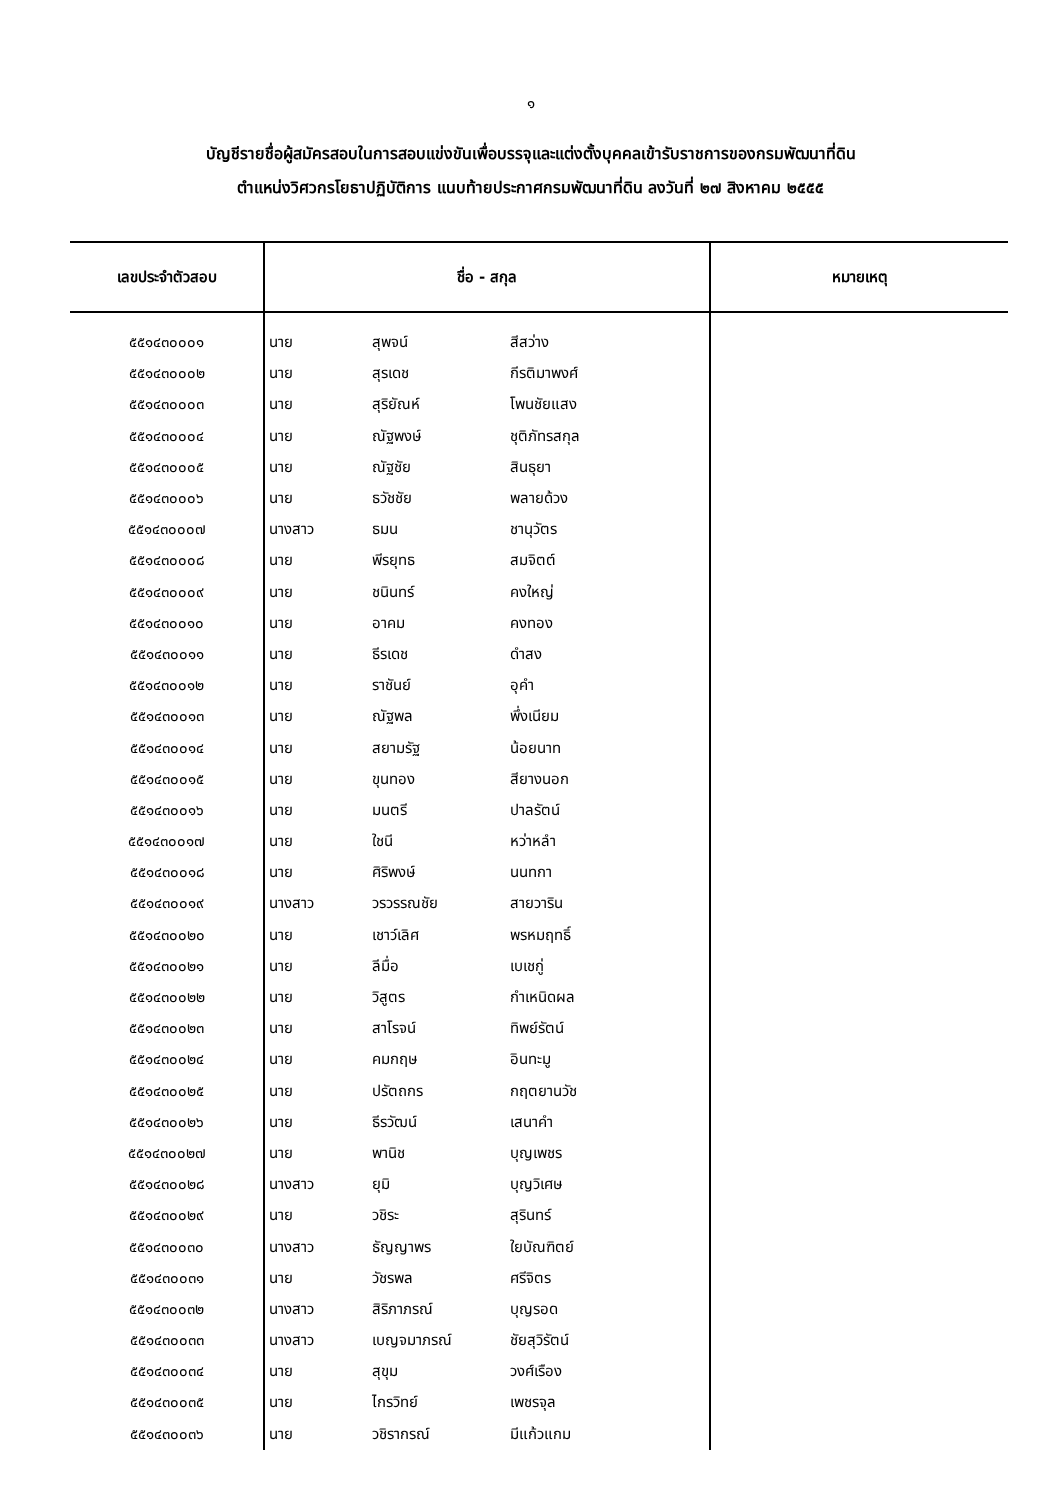๑
บัญชีรายชื่อผู้สมัครสอบในการสอบแข่งขันเพื่อบรรจุและแต่งตั้งบุคคลเข้ารับราชการของกรมพัฒนาที่ดิน
ตำแหน่งวิศวกรโยธาปฏิบัติการ แนบท้ายประกาศกรมพัฒนาที่ดิน ลงวันที่ ๒๗ สิงหาคม ๒๕๕๕
| เลขประจำตัวสอบ | ชื่อ - สกุล | | | หมายเหตุ |
| --- | --- | --- | --- | --- |
| ๕๕๑๔๓๐๐๐๑ | นาย | สุพจน์ | สีสว่าง | |
| ๕๕๑๔๓๐๐๐๒ | นาย | สุรเดช | กีรติมาพงศ์ | |
| ๕๕๑๔๓๐๐๐๓ | นาย | สุริยัณห์ | โพนชัยแสง | |
| ๕๕๑๔๓๐๐๐๔ | นาย | ณัฐพงษ์ | ชุติภัทรสกุล | |
| ๕๕๑๔๓๐๐๐๕ | นาย | ณัฐชัย | สินธุยา | |
| ๕๕๑๔๓๐๐๐๖ | นาย | ธวัชชัย | พลายด้วง | |
| ๕๕๑๔๓๐๐๐๗ | นางสาว | ธมน | ชานุวัตร | |
| ๕๕๑๔๓๐๐๐๘ | นาย | พีรยุทธ | สมจิตต์ | |
| ๕๕๑๔๓๐๐๐๙ | นาย | ชนินทร์ | คงใหญ่ | |
| ๕๕๑๔๓๐๐๑๐ | นาย | อาคม | คงทอง | |
| ๕๕๑๔๓๐๐๑๑ | นาย | ธีรเดช | ดำสง | |
| ๕๕๑๔๓๐๐๑๒ | นาย | ราชันย์ | อุคำ | |
| ๕๕๑๔๓๐๐๑๓ | นาย | ณัฐพล | พึ่งเนียม | |
| ๕๕๑๔๓๐๐๑๔ | นาย | สยามรัฐ | น้อยนาท | |
| ๕๕๑๔๓๐๐๑๕ | นาย | ขุนทอง | สียางนอก | |
| ๕๕๑๔๓๐๐๑๖ | นาย | มนตรี | ปาลรัตน์ | |
| ๕๕๑๔๓๐๐๑๗ | นาย | ใชนี | หว่าหลำ | |
| ๕๕๑๔๓๐๐๑๘ | นาย | ศิริพงษ์ | นนทกา | |
| ๕๕๑๔๓๐๐๑๙ | นางสาว | วรวรรณชัย | สายวาริน | |
| ๕๕๑๔๓๐๐๒๐ | นาย | เชาว์เลิศ | พรหมฤทธิ์ | |
| ๕๕๑๔๓๐๐๒๑ | นาย | ลีมื่อ | เบเชกู่ | |
| ๕๕๑๔๓๐๐๒๒ | นาย | วิสูตร | กำเหนิดผล | |
| ๕๕๑๔๓๐๐๒๓ | นาย | สาโรจน์ | ทิพย์รัตน์ | |
| ๕๕๑๔๓๐๐๒๔ | นาย | คมกฤษ | อินทะมู | |
| ๕๕๑๔๓๐๐๒๕ | นาย | ปรัตถกร | กฤตยานวัช | |
| ๕๕๑๔๓๐๐๒๖ | นาย | ธีรวัฒน์ | เสนาคำ | |
| ๕๕๑๔๓๐๐๒๗ | นาย | พานิช | บุญเพชร | |
| ๕๕๑๔๓๐๐๒๘ | นางสาว | ยุมิ | บุญวิเศษ | |
| ๕๕๑๔๓๐๐๒๙ | นาย | วชิระ | สุรินทร์ | |
| ๕๕๑๔๓๐๐๓๐ | นางสาว | ธัญญาพร | ใยบัณฑิตย์ | |
| ๕๕๑๔๓๐๐๓๑ | นาย | วัชรพล | ศรีจิตร | |
| ๕๕๑๔๓๐๐๓๒ | นางสาว | สิริภาภรณ์ | บุญรอด | |
| ๕๕๑๔๓๐๐๓๓ | นางสาว | เบญจมาภรณ์ | ชัยสุวิรัตน์ | |
| ๕๕๑๔๓๐๐๓๔ | นาย | สุขุม | วงศ์เรือง | |
| ๕๕๑๔๓๐๐๓๕ | นาย | ไกรวิทย์ | เพชรจุล | |
| ๕๕๑๔๓๐๐๓๖ | นาย | วชิรากรณ์ | มีแก้วแกม | |